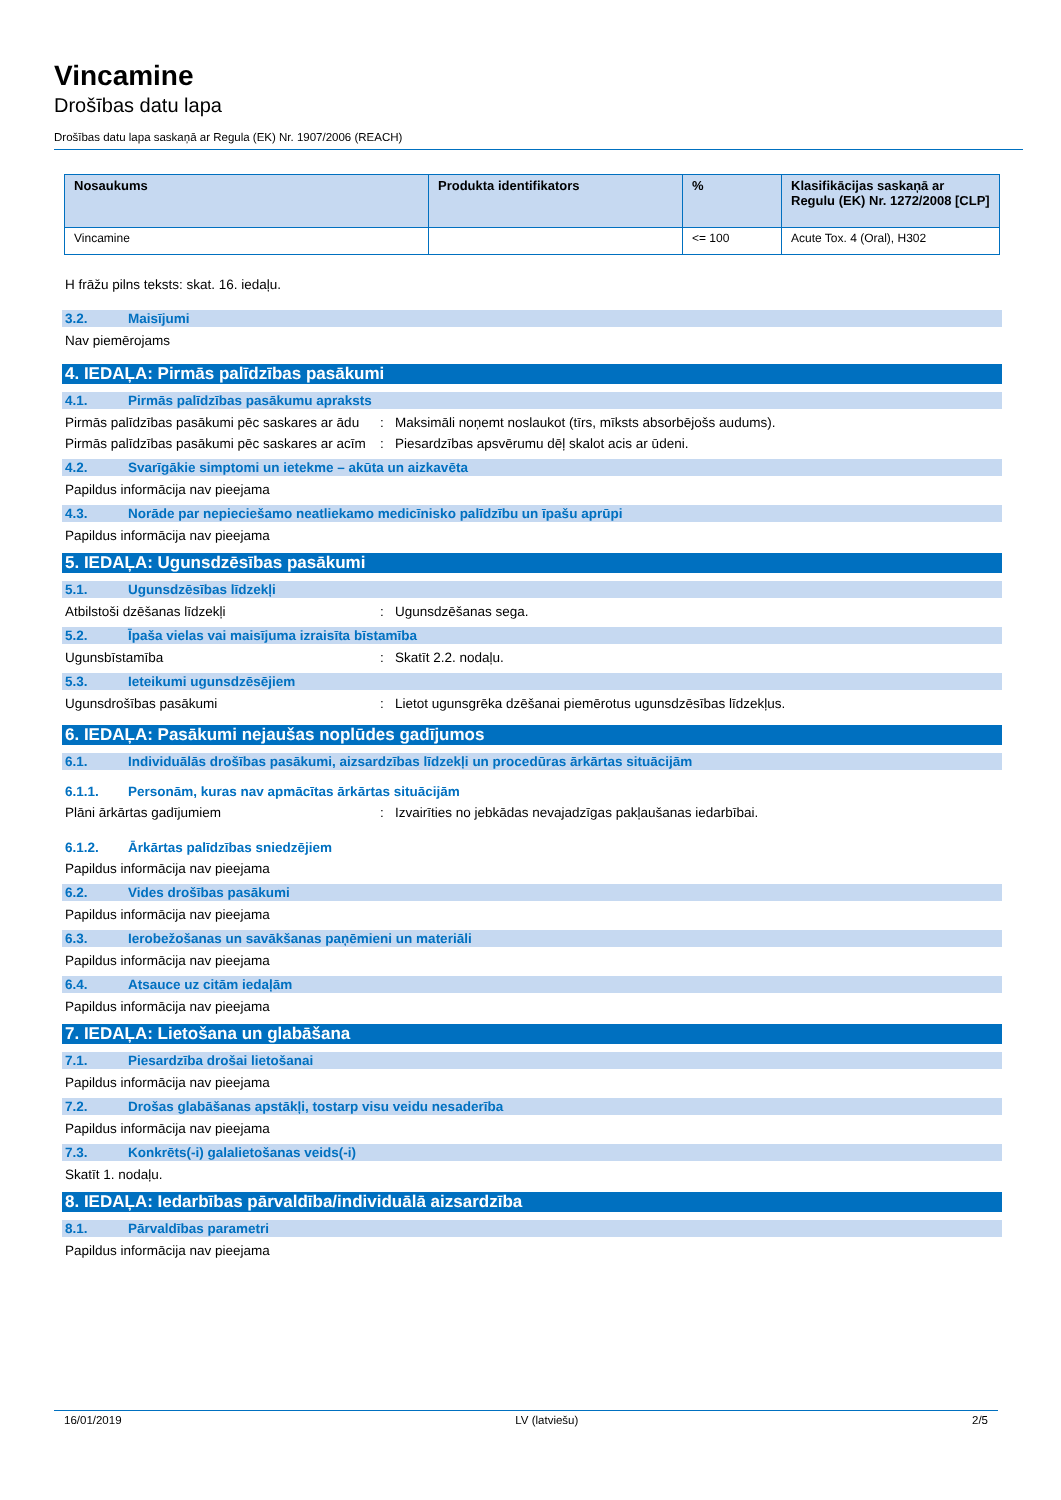Vincamine
Drošības datu lapa
Drošības datu lapa saskaņā ar Regula (EK) Nr. 1907/2006 (REACH)
| Nosaukums | Produkta identifikators | % | Klasifikācijas saskaņā ar Regulu (EK) Nr. 1272/2008 [CLP] |
| --- | --- | --- | --- |
| Vincamine | | <= 100 | Acute Tox. 4 (Oral), H302 |
H frāžu pilns teksts: skat. 16. iedaļu.
3.2. Maisījumi
Nav piemērojams
4. IEDAĻA: Pirmās palīdzības pasākumi
4.1. Pirmās palīdzības pasākumu apraksts
Pirmās palīdzības pasākumi pēc saskares ar ādu: Maksimāli noņemt noslaukot (tīrs, mīksts absorbējošs audums).
Pirmās palīdzības pasākumi pēc saskares ar acīm: Piesardzības apsvērumu dēļ skalot acis ar ūdeni.
4.2. Svarīgākie simptomi un ietekme – akūta un aizkavēta
Papildus informācija nav pieejama
4.3. Norāde par nepieciešamo neatliekamo medicīnisko palīdzību un īpašu aprūpi
Papildus informācija nav pieejama
5. IEDAĻA: Ugunsdzēsības pasākumi
5.1. Ugunsdzēsības līdzekļi
Atbilstoši dzēšanas līdzekļi: Ugunsdzēšanas sega.
5.2. Īpaša vielas vai maisījuma izraisīta bīstamība
Ugunsbīstamība: Skatīt 2.2. nodaļu.
5.3. Ieteikumi ugunsdzēsējiem
Ugunsdrošības pasākumi: Lietot ugunsgrēka dzēšanai piemērotus ugunsdzēsības līdzekļus.
6. IEDAĻA: Pasākumi nejaušas noplūdes gadījumos
6.1. Individuālās drošības pasākumi, aizsardzības līdzekļi un procedūras ārkārtas situācijām
6.1.1. Personām, kuras nav apmācītas ārkārtas situācijām
Plāni ārkārtas gadījumiem: Izvairīties no jebkādas nevajadzīgas pakļaušanas iedarbībai.
6.1.2. Ārkārtas palīdzības sniedzējiem
Papildus informācija nav pieejama
6.2. Vides drošības pasākumi
Papildus informācija nav pieejama
6.3. Ierobežošanas un savākšanas paņēmieni un materiāli
Papildus informācija nav pieejama
6.4. Atsauce uz citām iedaļām
Papildus informācija nav pieejama
7. IEDAĻA: Lietošana un glabāšana
7.1. Piesardzība drošai lietošanai
Papildus informācija nav pieejama
7.2. Drošas glabāšanas apstākļi, tostarp visu veidu nesaderība
Papildus informācija nav pieejama
7.3. Konkrēts(-i) galalietošanas veids(-i)
Skatīt 1. nodaļu.
8. IEDAĻA: Iedarbības pārvaldība/individuālā aizsardzība
8.1. Pārvaldības parametri
Papildus informācija nav pieejama
16/01/2019 LV (latviešu) 2/5